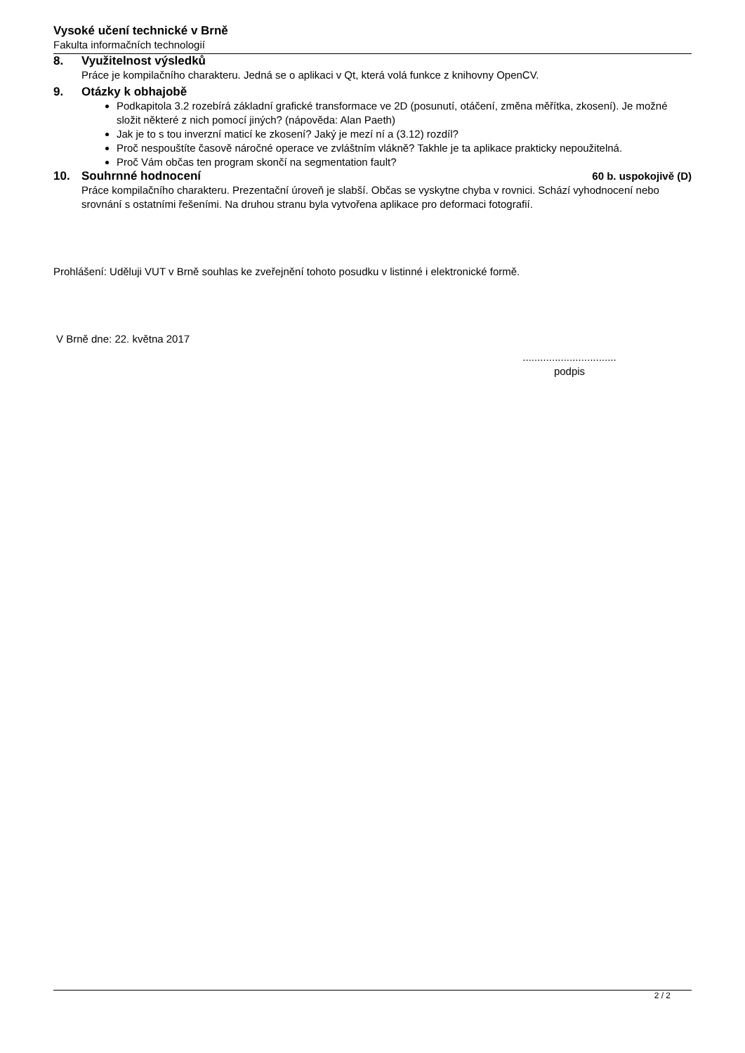Vysoké učení technické v Brně
Fakulta informačních technologií
8. Využitelnost výsledků
Práce je kompilačního charakteru. Jedná se o aplikaci v Qt, která volá funkce z knihovny OpenCV.
9. Otázky k obhajobě
Podkapitola 3.2 rozebírá základní grafické transformace ve 2D (posunutí, otáčení, změna měřítka, zkosení). Je možné složit některé z nich pomocí jiných? (nápověda: Alan Paeth)
Jak je to s tou inverzní maticí ke zkosení? Jaký je mezí ní a (3.12) rozdíl?
Proč nespouštíte časově náročné operace ve zvláštním vlákně? Takhle je ta aplikace prakticky nepoužitelná.
Proč Vám občas ten program skončí na segmentation fault?
10. Souhrnné hodnocení 60 b. uspokojivě (D)
Práce kompilačního charakteru. Prezentační úroveň je slabší. Občas se vyskytne chyba v rovnici. Schází vyhodnocení nebo srovnání s ostatními řešeními. Na druhou stranu byla vytvořena aplikace pro deformaci fotografií.
Prohlášení: Uděluji VUT v Brně souhlas ke zveřejnění tohoto posudku v listinné i elektronické formě.
V Brně dne: 22. května 2017
................................
podpis
2 / 2